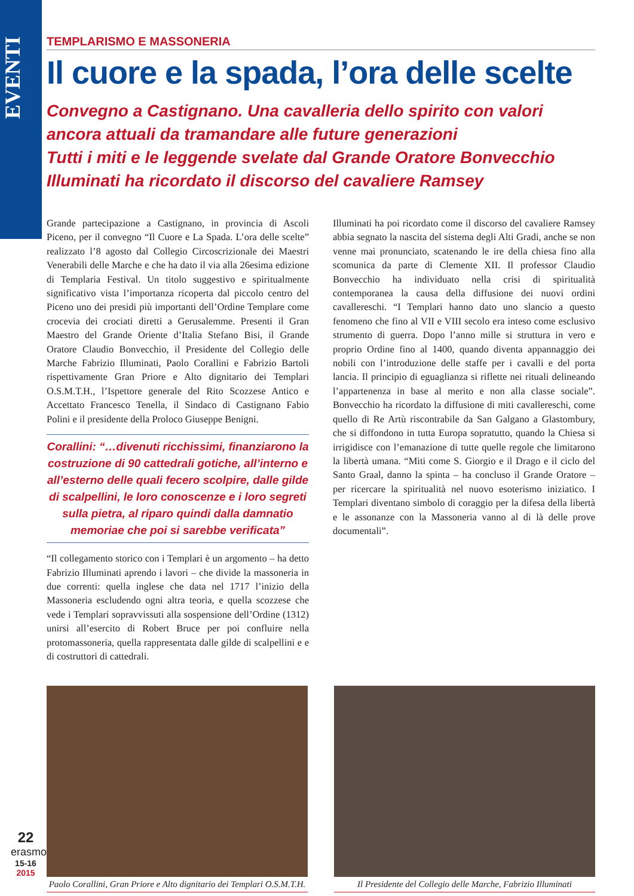EVENTI
TEMPLARISMO E MASSONERIA
Il cuore e la spada, l’ora delle scelte
Convegno a Castignano. Una cavalleria dello spirito con valori ancora attuali da tramandare alle future generazioni
Tutti i miti e le leggende svelate dal Grande Oratore Bonvecchio
Illuminati ha ricordato il discorso del cavaliere Ramsey
Grande partecipazione a Castignano, in provincia di Ascoli Piceno, per il convegno “Il Cuore e La Spada. L’ora delle scelte” realizzato l’8 agosto dal Collegio Circoscrizionale dei Maestri Venerabili delle Marche e che ha dato il via alla 26esima edizione di Templaria Festival. Un titolo suggestivo e spiritualmente significativo vista l’importanza ricoperta dal piccolo centro del Piceno uno dei presidi più importanti dell’Ordine Templare come crocevia dei crociati diretti a Gerusalemme. Presenti il Gran Maestro del Grande Oriente d’Italia Stefano Bisi, il Grande Oratore Claudio Bonvecchio, il Presidente del Collegio delle Marche Fabrizio Illuminati, Paolo Corallini e Fabrizio Bartoli rispettivamente Gran Priore e Alto dignitario dei Templari O.S.M.T.H., l’Ispettore generale del Rito Scozzese Antico e Accettato Francesco Tenella, il Sindaco di Castignano Fabio Polini e il presidente della Proloco Giuseppe Benigni.
Corallini: “…divenuti ricchissimi, finanziarono la costruzione di 90 cattedrali gotiche, all’interno e all’esterno delle quali fecero scolpire, dalle gilde di scalpellini, le loro conoscenze e i loro segreti sulla pietra, al riparo quindi dalla damnatio memoriae che poi si sarebbe verificata”
“Il collegamento storico con i Templari è un argomento – ha detto Fabrizio Illuminati aprendo i lavori – che divide la massoneria in due correnti: quella inglese che data nel 1717 l’inizio della Massoneria escludendo ogni altra teoria, e quella scozzese che vede i Templari sopravvissuti alla sospensione dell’Ordine (1312) unirsi all’esercito di Robert Bruce per poi confluire nella protomassoneria, quella rappresentata dalle gilde di scalpellini e e di costruttori di cattedrali.
Illuminati ha poi ricordato come il discorso del cavaliere Ramsey abbia segnato la nascita del sistema degli Alti Gradi, anche se non venne mai pronunciato, scatenando le ire della chiesa fino alla scomunica da parte di Clemente XII. Il professor Claudio Bonvecchio ha individuato nella crisi di spiritualità contemporanea la causa della diffusione dei nuovi ordini cavallereschi. “I Templari hanno dato uno slancio a questo fenomeno che fino al VII e VIII secolo era inteso come esclusivo strumento di guerra. Dopo l’anno mille si struttura in vero e proprio Ordine fino al 1400, quando diventa appannaggio dei nobili con l’introduzione delle staffe per i cavalli e del porta lancia. Il principio di eguaglianza si riflette nei rituali delineando l’appartenenza in base al merito e non alla classe sociale”. Bonvecchio ha ricordato la diffusione di miti cavallereschi, come quello di Re Artù riscontrabile da San Galgano a Glastombury, che si diffondono in tutta Europa sopratutto, quando la Chiesa si irrigidisce con l’emanazione di tutte quelle regole che limitarono la libertà umana. “Miti come S. Giorgio e il Drago e il ciclo del Santo Graal, danno la spinta – ha concluso il Grande Oratore – per ricercare la spiritualità nel nuovo esoterismo iniziatico. I Templari diventano simbolo di coraggio per la difesa della libertà e le assonanze con la Massoneria vanno al di là delle prove documentali”.
Paolo Corallini, Gran Priore e Alto dignitario dei Templari O.S.M.T.H.
Il Presidente del Collegio delle Marche, Fabrizio Illuminati
22
erasmo
15-16
2015